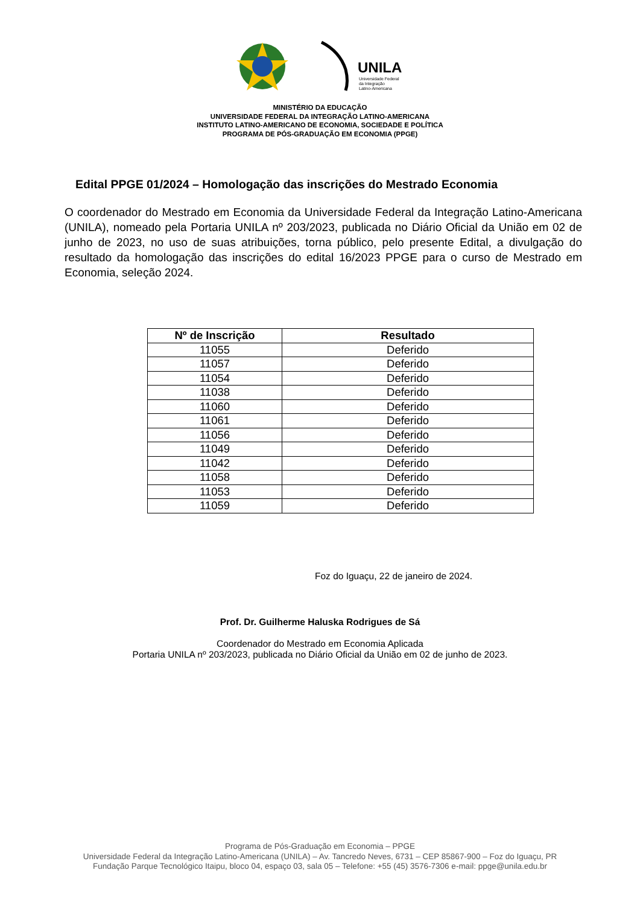UNILA
Universidade Federal
da Integração
Latino-Americana
MINISTÉRIO DA EDUCAÇÃO
UNIVERSIDADE FEDERAL DA INTEGRAÇÃO LATINO-AMERICANA
INSTITUTO LATINO-AMERICANO DE ECONOMIA, SOCIEDADE E POLÍTICA
PROGRAMA DE PÓS-GRADUAÇÃO EM ECONOMIA (PPGE)
Edital PPGE 01/2024 – Homologação das inscrições do Mestrado Economia
O coordenador do Mestrado em Economia da Universidade Federal da Integração Latino-Americana (UNILA), nomeado pela Portaria UNILA nº 203/2023, publicada no Diário Oficial da União em 02 de junho de 2023, no uso de suas atribuições, torna público, pelo presente Edital, a divulgação do resultado da homologação das inscrições do edital 16/2023 PPGE para o curso de Mestrado em Economia, seleção 2024.
| Nº de Inscrição | Resultado |
| --- | --- |
| 11055 | Deferido |
| 11057 | Deferido |
| 11054 | Deferido |
| 11038 | Deferido |
| 11060 | Deferido |
| 11061 | Deferido |
| 11056 | Deferido |
| 11049 | Deferido |
| 11042 | Deferido |
| 11058 | Deferido |
| 11053 | Deferido |
| 11059 | Deferido |
Foz do Iguaçu, 22 de janeiro de 2024.
Prof. Dr. Guilherme Haluska Rodrigues de Sá
Coordenador do Mestrado em Economia Aplicada
Portaria UNILA nº 203/2023, publicada no Diário Oficial da União em 02 de junho de 2023.
Programa de Pós-Graduação em Economia – PPGE
Universidade Federal da Integração Latino-Americana (UNILA) – Av. Tancredo Neves, 6731 – CEP 85867-900 – Foz do Iguaçu, PR
Fundação Parque Tecnológico Itaipu, bloco 04, espaço 03, sala 05 – Telefone: +55 (45) 3576-7306 e-mail: ppge@unila.edu.br